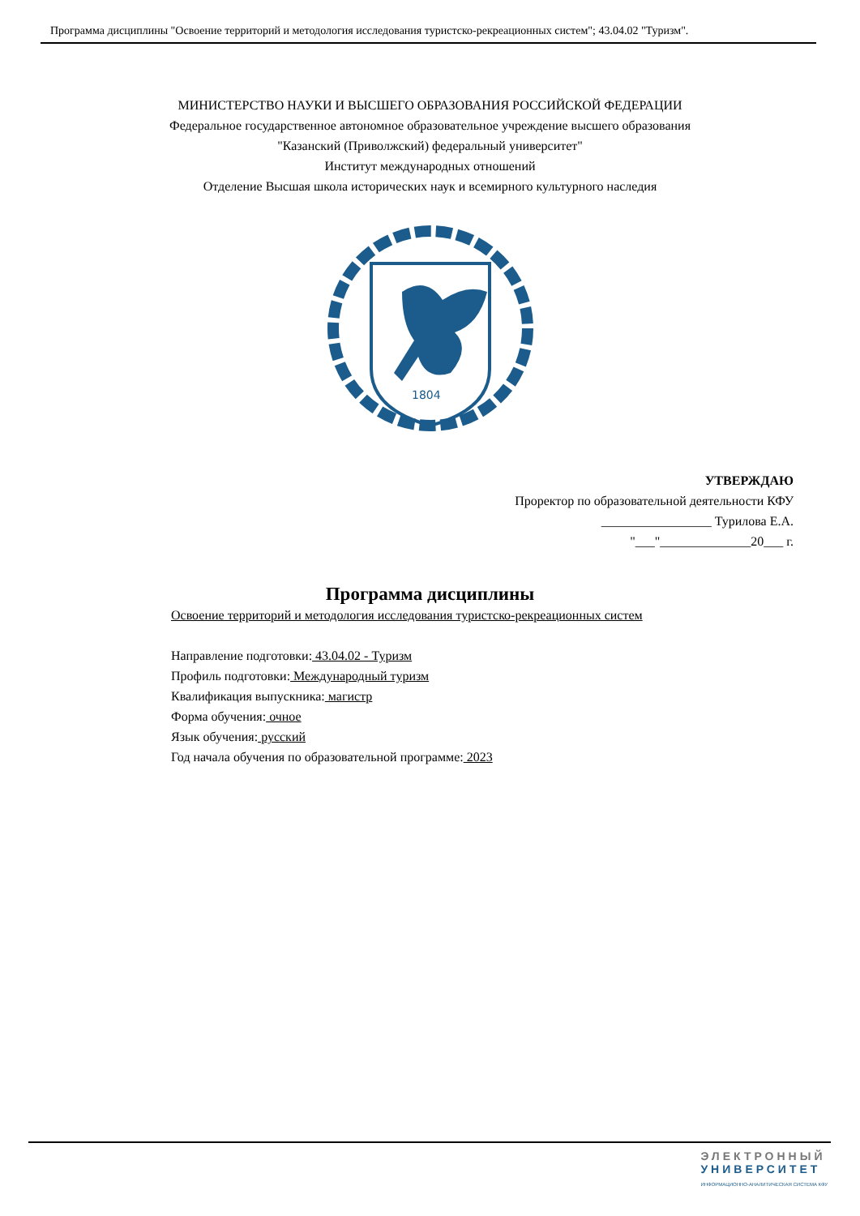Программа дисциплины "Освоение территорий и методология исследования туристско-рекреационных систем"; 43.04.02 "Туризм".
МИНИСТЕРСТВО НАУКИ И ВЫСШЕГО ОБРАЗОВАНИЯ РОССИЙСКОЙ ФЕДЕРАЦИИ
Федеральное государственное автономное образовательное учреждение высшего образования
"Казанский (Приволжский) федеральный университет"
Институт международных отношений
Отделение Высшая школа исторических наук и всемирного культурного наследия
1804
УТВЕРЖДАЮ
Проректор по образовательной деятельности КФУ
_________________ Турилова Е.А.
"___"______________20___ г.
Программа дисциплины
Освоение территорий и методология исследования туристско-рекреационных систем
Направление подготовки: 43.04.02 - Туризм
Профиль подготовки: Международный туризм
Квалификация выпускника: магистр
Форма обучения: очное
Язык обучения: русский
Год начала обучения по образовательной программе: 2023
ЭЛЕКТРОННЫЙ
УНИВЕРСИТЕТ
ИНФОРМАЦИОННО-АНАЛИТИЧЕСКАЯ СИСТЕМА КФУ